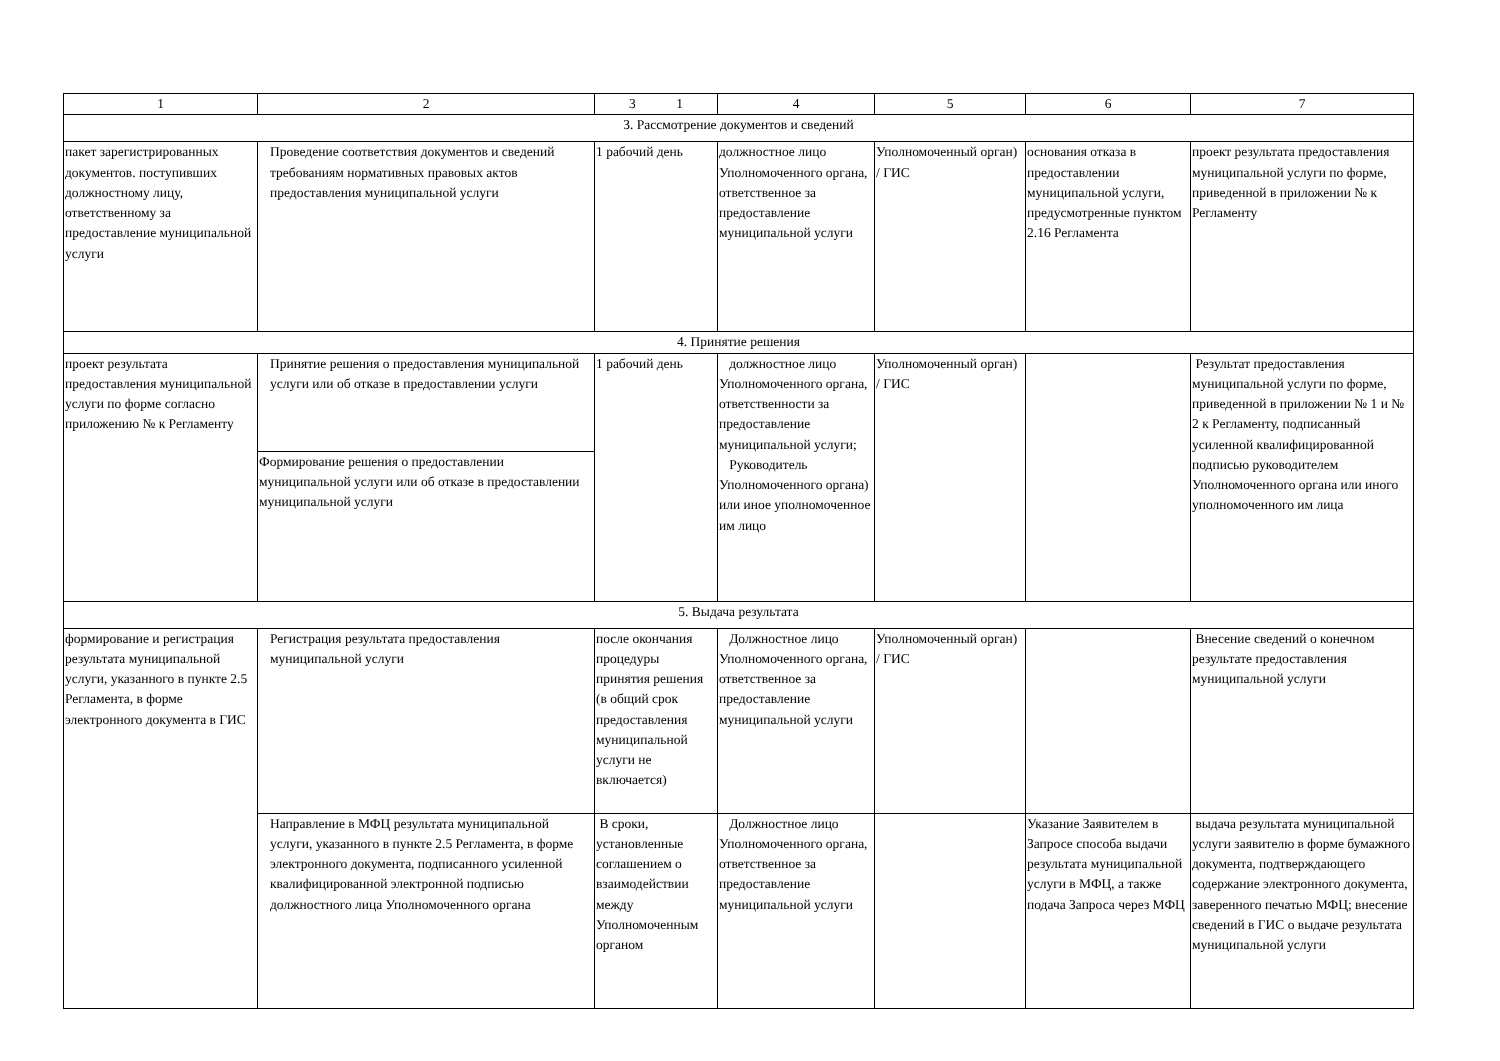| 1 | 2 | 3 1 | 4 | 5 | 6 | 7 |
| 3. Рассмотрение документов и сведений | | | | | | |
| пакет зарегистрированных документов. поступивших должностному лицу, ответственному за предоставление муниципальной услуги | Проведение соответствия документов и сведений требованиям нормативных правовых актов предоставления муниципальной услуги | 1 рабочий день | должностное лицо Уполномоченного органа, ответственное за предоставление муниципальной услуги | Уполномоченный орган) / ГИС | основания отказа в предоставлении муниципальной услуги, предусмотренные пунктом 2.16 Регламента | проект результата предоставления муниципальной услуги по форме, приведенной в приложении № к Регламенту |
| 4. Принятие решения | | | | | | |
| проект результата предоставления муниципальной услуги по форме согласно приложению № к Регламенту | Принятие решения о предоставления муниципальной услуги или об отказе в предоставлении услуги | 1 рабочий день | должностное лицо Уполномоченного органа, ответственности за предоставление муниципальной услуги; Руководитель Уполномоченного органа) или иное уполномоченное им лицо | Уполномоченный орган) / ГИС | | Результат предоставления муниципальной услуги по форме, приведенной в приложении № 1 и № 2 к Регламенту, подписанный усиленной квалифицированной подписью руководителем Уполномоченного органа или иного уполномоченного им лица |
| | Формирование решения о предоставлении муниципальной услуги или об отказе в предоставлении муниципальной услуги | | | | | |
| 5. Выдача результата | | | | | | |
| формирование и регистрация результата муниципальной услуги, указанного в пункте 2.5 Регламента, в форме электронного документа в ГИС | Регистрация результата предоставления муниципальной услуги | после окончания процедуры принятия решения (в общий срок предоставления муниципальной услуги не включается) | Должностное лицо Уполномоченного органа, ответственное за предоставление муниципальной услуги | Уполномоченный орган) / ГИС | | Внесение сведений о конечном результате предоставления муниципальной услуги |
| | Направление в МФЦ результата муниципальной услуги, указанного в пункте 2.5 Регламента, в форме электронного документа, подписанного усиленной квалифицированной электронной подписью должностного лица Уполномоченного органа | В сроки, установленные соглашением о взаимодействии между Уполномоченным органом | Должностное лицо Уполномоченного органа, ответственное за предоставление муниципальной услуги | | Указание Заявителем в Запросе способа выдачи результата муниципальной услуги в МФЦ, а также подача Запроса через МФЦ | выдача результата муниципальной услуги заявителю в форме бумажного документа, подтверждающего содержание электронного документа, заверенного печатью МФЦ; внесение сведений в ГИС о выдаче результата муниципальной услуги |